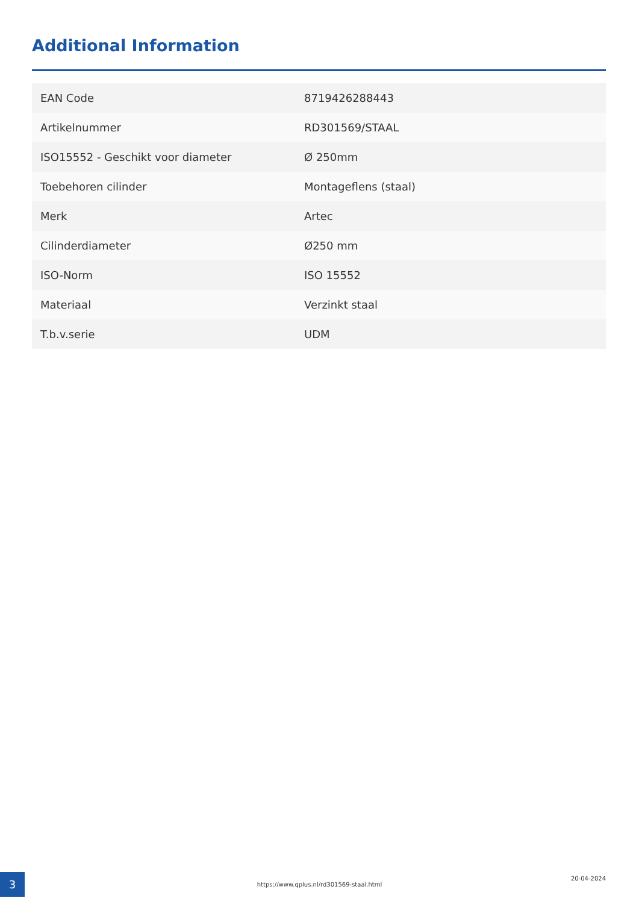Additional Information
| EAN Code | 8719426288443 |
| Artikelnummer | RD301569/STAAL |
| ISO15552 - Geschikt voor diameter | Ø 250mm |
| Toebehoren cilinder | Montageflens (staal) |
| Merk | Artec |
| Cilinderdiameter | Ø250 mm |
| ISO-Norm | ISO 15552 |
| Materiaal | Verzinkt staal |
| T.b.v.serie | UDM |
3 https://www.qplus.nl/rd301569-staal.html
20-04-2024